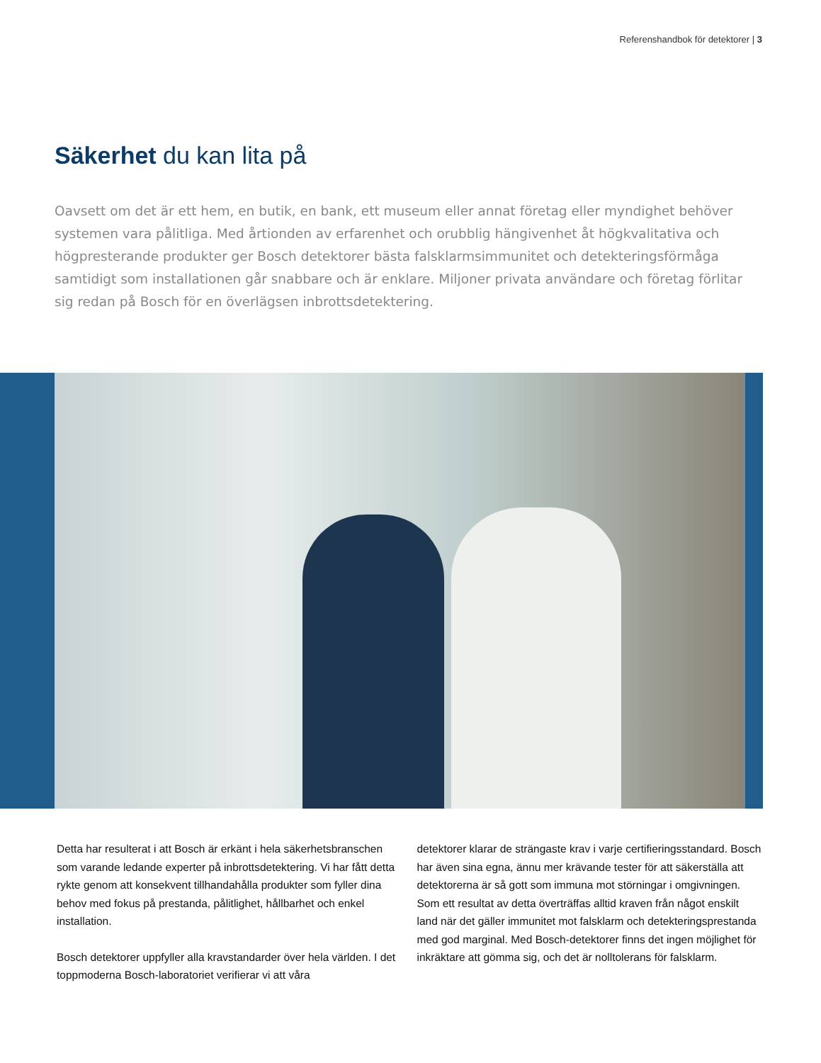Referenshandbok för detektorer | 3
Säkerhet du kan lita på
Oavsett om det är ett hem, en butik, en bank, ett museum eller annat företag eller myndighet behöver systemen vara pålitliga. Med årtionden av erfarenhet och orubblig hängivenhet åt högkvalitativa och högpresterande produkter ger Bosch detektorer bästa falsklarmsimmunitet och detekteringsförmåga samtidigt som installationen går snabbare och är enklare. Miljoner privata användare och företag förlitar sig redan på Bosch för en överlägsen inbrottsdetektering.
Detta har resulterat i att Bosch är erkänt i hela säkerhetsbranschen som varande ledande experter på inbrottsdetektering. Vi har fått detta rykte genom att konsekvent tillhandahålla produkter som fyller dina behov med fokus på prestanda, pålitlighet, hållbarhet och enkel installation.
Bosch detektorer uppfyller alla kravstandarder över hela världen. I det toppmoderna Bosch-laboratoriet verifierar vi att våra
detektorer klarar de strängaste krav i varje certifieringsstandard. Bosch har även sina egna, ännu mer krävande tester för att säkerställa att detektorerna är så gott som immuna mot störningar i omgivningen. Som ett resultat av detta överträffas alltid kraven från något enskilt land när det gäller immunitet mot falsklarm och detekteringsprestanda med god marginal. Med Bosch-detektorer finns det ingen möjlighet för inkräktare att gömma sig, och det är nolltolerans för falsklarm.